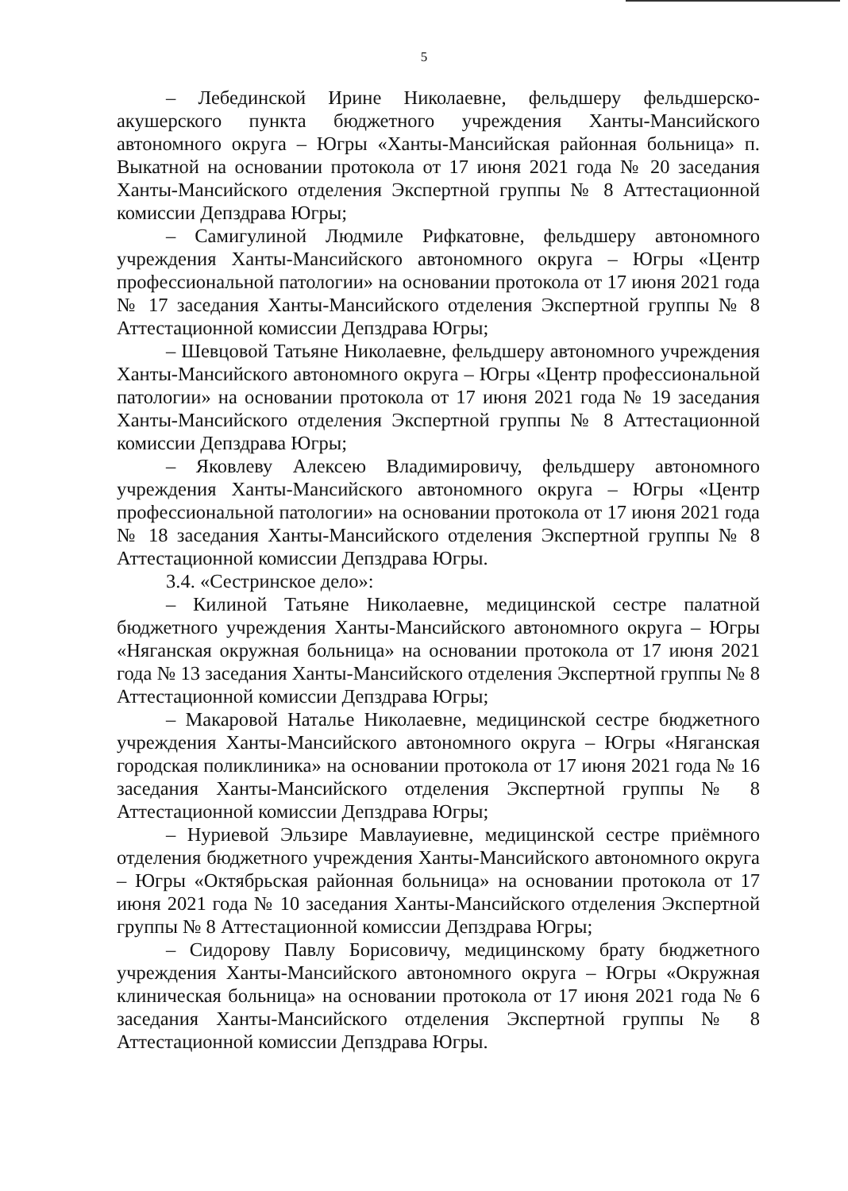5
– Лебединской Ирине Николаевне, фельдшеру фельдшерско-акушерского пункта бюджетного учреждения Ханты-Мансийского автономного округа – Югры «Ханты-Мансийская районная больница» п. Выкатной на основании протокола от 17 июня 2021 года № 20 заседания Ханты-Мансийского отделения Экспертной группы № 8 Аттестационной комиссии Депздрава Югры;
– Самигулиной Людмиле Рифкатовне, фельдшеру автономного учреждения Ханты-Мансийского автономного округа – Югры «Центр профессиональной патологии» на основании протокола от 17 июня 2021 года № 17 заседания Ханты-Мансийского отделения Экспертной группы № 8 Аттестационной комиссии Депздрава Югры;
– Шевцовой Татьяне Николаевне, фельдшеру автономного учреждения Ханты-Мансийского автономного округа – Югры «Центр профессиональной патологии» на основании протокола от 17 июня 2021 года № 19 заседания Ханты-Мансийского отделения Экспертной группы № 8 Аттестационной комиссии Депздрава Югры;
– Яковлеву Алексею Владимировичу, фельдшеру автономного учреждения Ханты-Мансийского автономного округа – Югры «Центр профессиональной патологии» на основании протокола от 17 июня 2021 года № 18 заседания Ханты-Мансийского отделения Экспертной группы № 8 Аттестационной комиссии Депздрава Югры.
3.4. «Сестринское дело»:
– Килиной Татьяне Николаевне, медицинской сестре палатной бюджетного учреждения Ханты-Мансийского автономного округа – Югры «Няганская окружная больница» на основании протокола от 17 июня 2021 года № 13 заседания Ханты-Мансийского отделения Экспертной группы № 8 Аттестационной комиссии Депздрава Югры;
– Макаровой Наталье Николаевне, медицинской сестре бюджетного учреждения Ханты-Мансийского автономного округа – Югры «Няганская городская поликлиника» на основании протокола от 17 июня 2021 года № 16 заседания Ханты-Мансийского отделения Экспертной группы № 8 Аттестационной комиссии Депздрава Югры;
– Нуриевой Эльзире Мавлауиевне, медицинской сестре приёмного отделения бюджетного учреждения Ханты-Мансийского автономного округа – Югры «Октябрьская районная больница» на основании протокола от 17 июня 2021 года № 10 заседания Ханты-Мансийского отделения Экспертной группы № 8 Аттестационной комиссии Депздрава Югры;
– Сидорову Павлу Борисовичу, медицинскому брату бюджетного учреждения Ханты-Мансийского автономного округа – Югры «Окружная клиническая больница» на основании протокола от 17 июня 2021 года № 6 заседания Ханты-Мансийского отделения Экспертной группы № 8 Аттестационной комиссии Депздрава Югры.